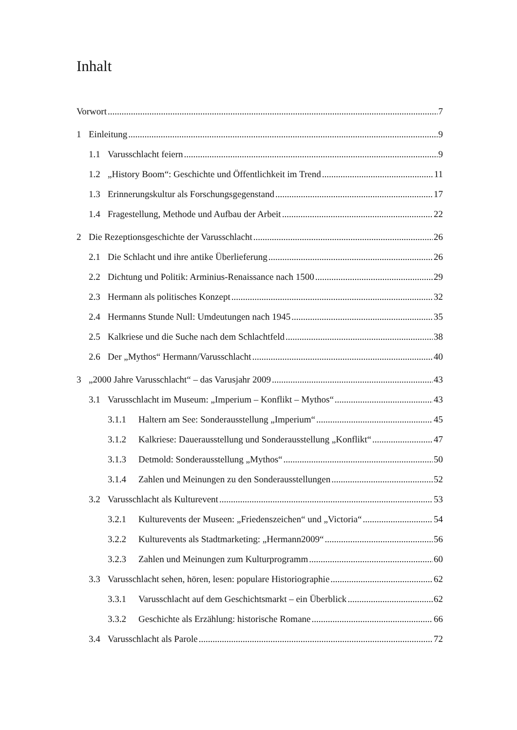Inhalt
Vorwort 7
1 Einleitung 9
1.1 Varusschlacht feiern 9
1.2 „History Boom“: Geschichte und Öffentlichkeit im Trend 11
1.3 Erinnerungskultur als Forschungsgegenstand 17
1.4 Fragestellung, Methode und Aufbau der Arbeit 22
2 Die Rezeptionsgeschichte der Varusschlacht 26
2.1 Die Schlacht und ihre antike Überlieferung 26
2.2 Dichtung und Politik: Arminius-Renaissance nach 1500 29
2.3 Hermann als politisches Konzept 32
2.4 Hermanns Stunde Null: Umdeutungen nach 1945 35
2.5 Kalkriese und die Suche nach dem Schlachtfeld 38
2.6 Der „Mythos“ Hermann/Varusschlacht 40
3 „2000 Jahre Varusschlacht“ – das Varusjahr 2009 43
3.1 Varusschlacht im Museum: „Imperium – Konflikt – Mythos“ 43
3.1.1 Haltern am See: Sonderausstellung „Imperium“ 45
3.1.2 Kalkriese: Dauerausstellung und Sonderausstellung „Konflikt“ 47
3.1.3 Detmold: Sonderausstellung „Mythos“ 50
3.1.4 Zahlen und Meinungen zu den Sonderausstellungen 52
3.2 Varusschlacht als Kulturevent 53
3.2.1 Kulturevents der Museen: „Friedenszeichen“ und „Victoria“ 54
3.2.2 Kulturevents als Stadtmarketing: „Hermann2009“ 56
3.2.3 Zahlen und Meinungen zum Kulturprogramm 60
3.3 Varusschlacht sehen, hören, lesen: populare Historiographie 62
3.3.1 Varusschlacht auf dem Geschichtsmarkt – ein Überblick 62
3.3.2 Geschichte als Erzählung: historische Romane 66
3.4 Varusschlacht als Parole 72